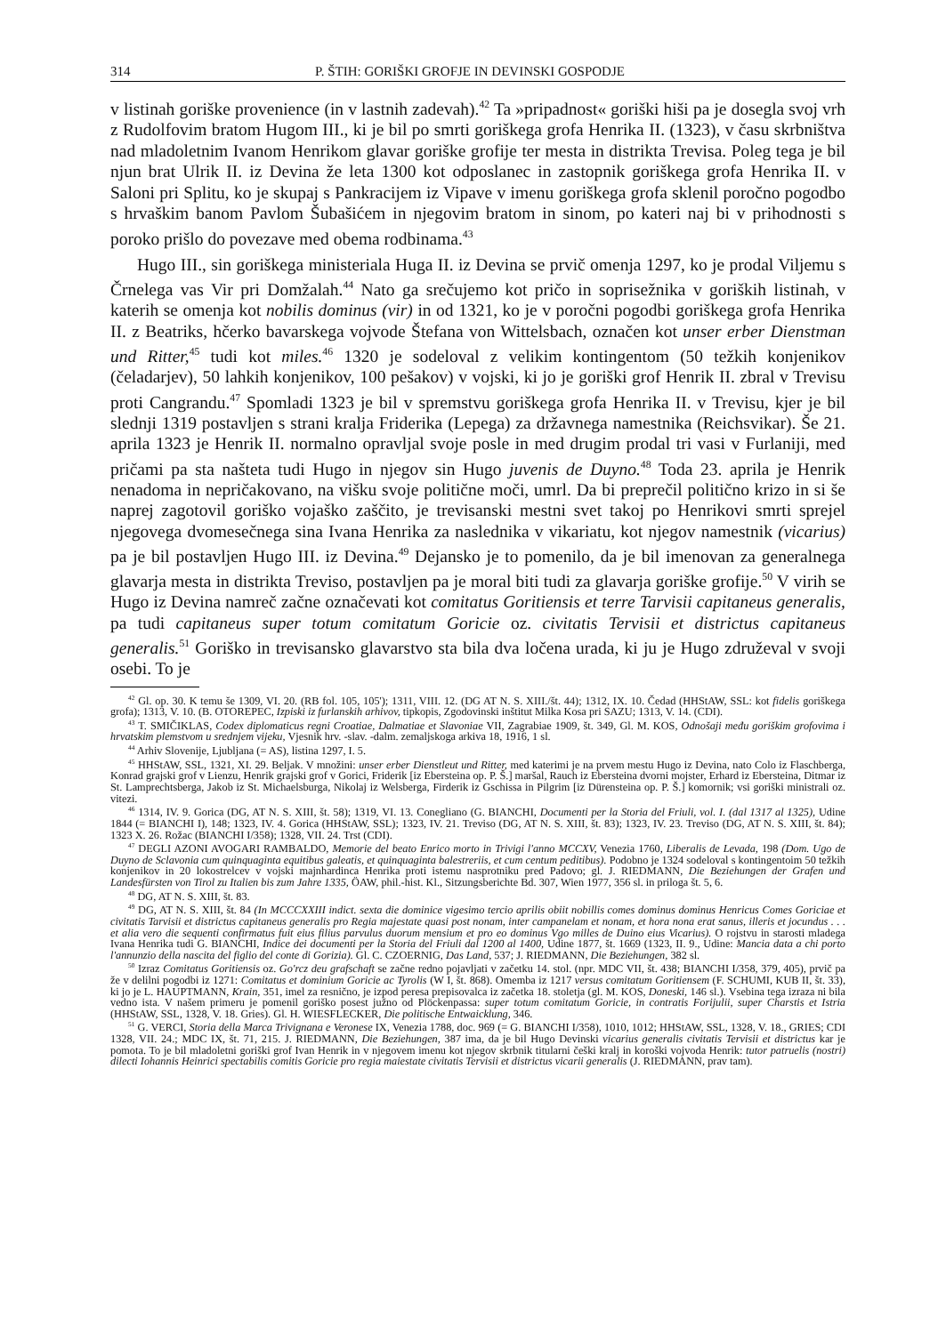314 P. ŠTIH: GORIŠKI GROFJE IN DEVINSKI GOSPODJE
v listinah goriške provenience (in v lastnih zadevah).<sup>42</sup> Ta »pripadnost« goriški hiši pa je dosegla svoj vrh z Rudolfovim bratom Hugom III., ki je bil po smrti goriškega grofa Henrika II. (1323), v času skrbništva nad mladoletnim Ivanom Henrikom glavar goriške grofije ter mesta in distrikta Trevisa. Poleg tega je bil njun brat Ulrik II. iz Devina že leta 1300 kot odposlanec in zastopnik goriškega grofa Henrika II. v Saloni pri Splitu, ko je skupaj s Pankracijem iz Vipave v imenu goriškega grofa sklenil poročno pogodbo s hrvaškim banom Pavlom Šubašićem in njegovim bratom in sinom, po kateri naj bi v prihodnosti s poroko prišlo do povezave med obema rodbinama.<sup>43</sup>
Hugo III., sin goriškega ministeriala Huga II. iz Devina se prvič omenja 1297, ko je prodal Viljemu s Črnelega vas Vir pri Domžalah.<sup>44</sup> Nato ga srečujemo kot pričo in soprisežnika v goriških listinah, v katerih se omenja kot nobilis dominus (vir) in od 1321, ko je v poročni pogodbi goriškega grofa Henrika II. z Beatriks, hčerko bavarskega vojvode Štefana von Wittelsbach, označen kot unser erber Dienstman und Ritter,<sup>45</sup> tudi kot miles.<sup>46</sup> 1320 je sodeloval z velikim kontingentom (50 težkih konjenikov (čeladarjev), 50 lahkih konjenikov, 100 pešakov) v vojski, ki jo je goriški grof Henrik II. zbral v Trevisu proti Cangrandu.<sup>47</sup> Spomladi 1323 je bil v spremstvu goriškega grofa Henrika II. v Trevisu, kjer je bil slednji 1319 postavljen s strani kralja Friderika (Lepega) za državnega namestnika (Reichsvikar). Še 21. aprila 1323 je Henrik II. normalno opravljal svoje posle in med drugim prodal tri vasi v Furlaniji, med pričami pa sta našteta tudi Hugo in njegov sin Hugo juvenis de Duyno.<sup>48</sup> Toda 23. aprila je Henrik nenadoma in nepričakovano, na višku svoje politične moči, umrl. Da bi preprečil politično krizo in si še naprej zagotovil goriško vojaško zaščito, je trevisanski mestni svet takoj po Henrikovi smrti sprejel njegovega dvomesečnega sina Ivana Henrika za naslednika v vikariatu, kot njegov namestnik (vicarius) pa je bil postavljen Hugo III. iz Devina.<sup>49</sup> Dejansko je to pomenilo, da je bil imenovan za generalnega glavarja mesta in distrikta Treviso, postavljen pa je moral biti tudi za glavarja goriške grofije.<sup>50</sup> V virih se Hugo iz Devina namreč začne označevati kot comitatus Goritiensis et terre Tarvisii capitaneus generalis, pa tudi capitaneus super totum comitatum Goricie oz. civitatis Tervisii et districtus capitaneus generalis.<sup>51</sup> Goriško in trevisansko glavarstvo sta bila dva ločena urada, ki ju je Hugo združeval v svoji osebi. To je
<sup>42</sup> Gl. op. 30. K temu še 1309, VI. 20. (RB fol. 105, 105'); 1311, VIII. 12. (DG AT N. S. XIII./št. 44); 1312, IX. 10. Čedad (HHStAW, SSL: kot fidelis goriškega grofa); 1313, V. 10. (B. OTOREPEC, Izpiski iz furlanskih arhivov, tipkopis, Zgodovinski inštitut Milka Kosa pri SAZU; 1313, V. 14. (CDI).
<sup>43</sup> T. SMIČIKLAS, Codex diplomaticus regni Croatiae, Dalmatiae et Slavoniae VII, Zagrabiae 1909, št. 349, Gl. M. KOS, Odnošaji među goriškim grofovima i hrvatskim plemstvom u srednjem vijeku, Vjesnik hrv. -slav. -dalm. zemaljskoga arkiva 18, 1916, 1 sl.
<sup>44</sup> Arhiv Slovenije, Ljubljana (= AS), listina 1297, I. 5.
<sup>45</sup> HHStAW, SSL, 1321, XI. 29. Beljak. V množini: unser erber Dienstleut und Ritter, med katerimi je na prvem mestu Hugo iz Devina, nato Colo iz Flaschberga, Konrad grajski grof v Lienzu, Henrik grajski grof v Gorici, Friderik [iz Ebersteina op. P. Š.] maršal, Rauch iz Ebersteina dvorni mojster, Erhard iz Ebersteina, Ditmar iz St. Lamprechtsberga, Jakob iz St. Michaelsburga, Nikolaj iz Welsberga, Firderik iz Gschissa in Pilgrim [iz Dürensteina op. P. Š.] komornik; vsi goriški ministrali oz. vitezi.
<sup>46</sup> 1314, IV. 9. Gorica (DG, AT N. S. XIII, št. 58); 1319, VI. 13. Conegliano (G. BIANCHI, Documenti per la Storia del Friuli, vol. I. (dal 1317 al 1325), Udine 1844 (= BIANCHI I), 148; 1323, IV. 4. Gorica (HHStAW, SSL); 1323, IV. 21. Treviso (DG, AT N. S. XIII, št. 83); 1323, IV. 23. Treviso (DG, AT N. S. XIII, št. 84); 1323 X. 26. Rožac (BIANCHI I/358); 1328, VII. 24. Trst (CDI).
<sup>47</sup> DEGLI AZONI AVOGARI RAMBALDO, Memorie del beato Enrico morto in Trivigi l'anno MCCXV, Venezia 1760, Liberalis de Levada, 198 (Dom. Ugo de Duyno de Sclavonia cum quinquaginta equitibus galeatis, et quinquaginta balestreriis, et cum centum peditibus). Podobno je 1324 sodeloval s kontingentoim 50 težkih konjenikov in 20 lokostrelcev v vojski majnhardinca Henrika proti istemu nasprotniku pred Padovo; gl. J. RIEDMANN, Die Beziehungen der Grafen und Landesfürsten von Tirol zu Italien bis zum Jahre 1335, ÖAW, phil.-hist. Kl., Sitzungsberichte Bd. 307, Wien 1977, 356 sl. in priloga št. 5, 6.
<sup>48</sup> DG, AT N. S. XIII, št. 83.
<sup>49</sup> DG, AT N. S. XIII, št. 84 (In MCCCXXIII indict. sexta die dominice vigesimo tercio aprilis obiit nobillis comes dominus dominus Henricus Comes Goriciae et civitatis Tarvisii et districtus capitaneus generalis pro Regia majestate quasi post nonam, inter campanelam et nonam, et hora nona erat sanus, illeris et jocundus . . . et alia vero die sequenti confirmatus fuit eius filius parvulus duorum mensium et pro eo dominus Vgo milles de Duino eius Vicarius). O rojstvu in starosti mladega Ivana Henrika tudi G. BIANCHI, Indice dei documenti per la Storia del Friuli dal 1200 al 1400, Udine 1877, št. 1669 (1323, II. 9., Udine: Mancia data a chi porto l'annunzio della nascita del figlio del conte di Gorizia). Gl. C. CZOERNIG, Das Land, 537; J. RIEDMANN, Die Beziehungen, 382 sl.
<sup>50</sup> Izraz Comitatus Goritiensis oz. Go'rcz deu grafschaft se začne redno pojavljati v začetku 14. stol. (npr. MDC VII, št. 438; BIANCHI I/358, 379, 405), prvič pa že v delilni pogodbi iz 1271: Comitatus et dominium Goricie ac Tyrolis (W I, št. 868). Omemba iz 1217 versus comitatum Goritiensem (F. SCHUMI, KUB II, št. 33), ki jo je L. HAUPTMANN, Krain, 351, imel za resnično, je izpod peresa prepisovalca iz začetka 18. stoletja (gl. M. KOS, Doneski, 146 sl.). Vsebina tega izraza ni bila vedno ista. V našem primeru je pomenil goriško posest južno od Plöckenpassa: super totum comitatum Goricie, in contratis Forijulii, super Charstis et Istria (HHStAW, SSL, 1328, V. 18. Gries). Gl. H. WIESFLECKER, Die politische Entwaicklung, 346.
<sup>51</sup> G. VERCI, Storia della Marca Trivignana e Veronese IX, Venezia 1788, doc. 969 (= G. BIANCHI I/358), 1010, 1012; HHStAW, SSL, 1328, V. 18., GRIES; CDI 1328, VII. 24.; MDC IX, št. 71, 215. J. RIEDMANN, Die Beziehungen, 387 ima, da je bil Hugo Devinski vicarius generalis civitatis Tervisii et districtus kar je pomota. To je bil mladoletni goriški grof Ivan Henrik in v njegovem imenu kot njegov skrbnik titularni češki kralj in koroški vojvoda Henrik: tutor patruelis (nostri) dilecti Iohannis Heinrici spectabilis comitis Goricie pro regia maiestate civitatis Tervisii et districtus vicarii generalis (J. RIEDMANN, prav tam).